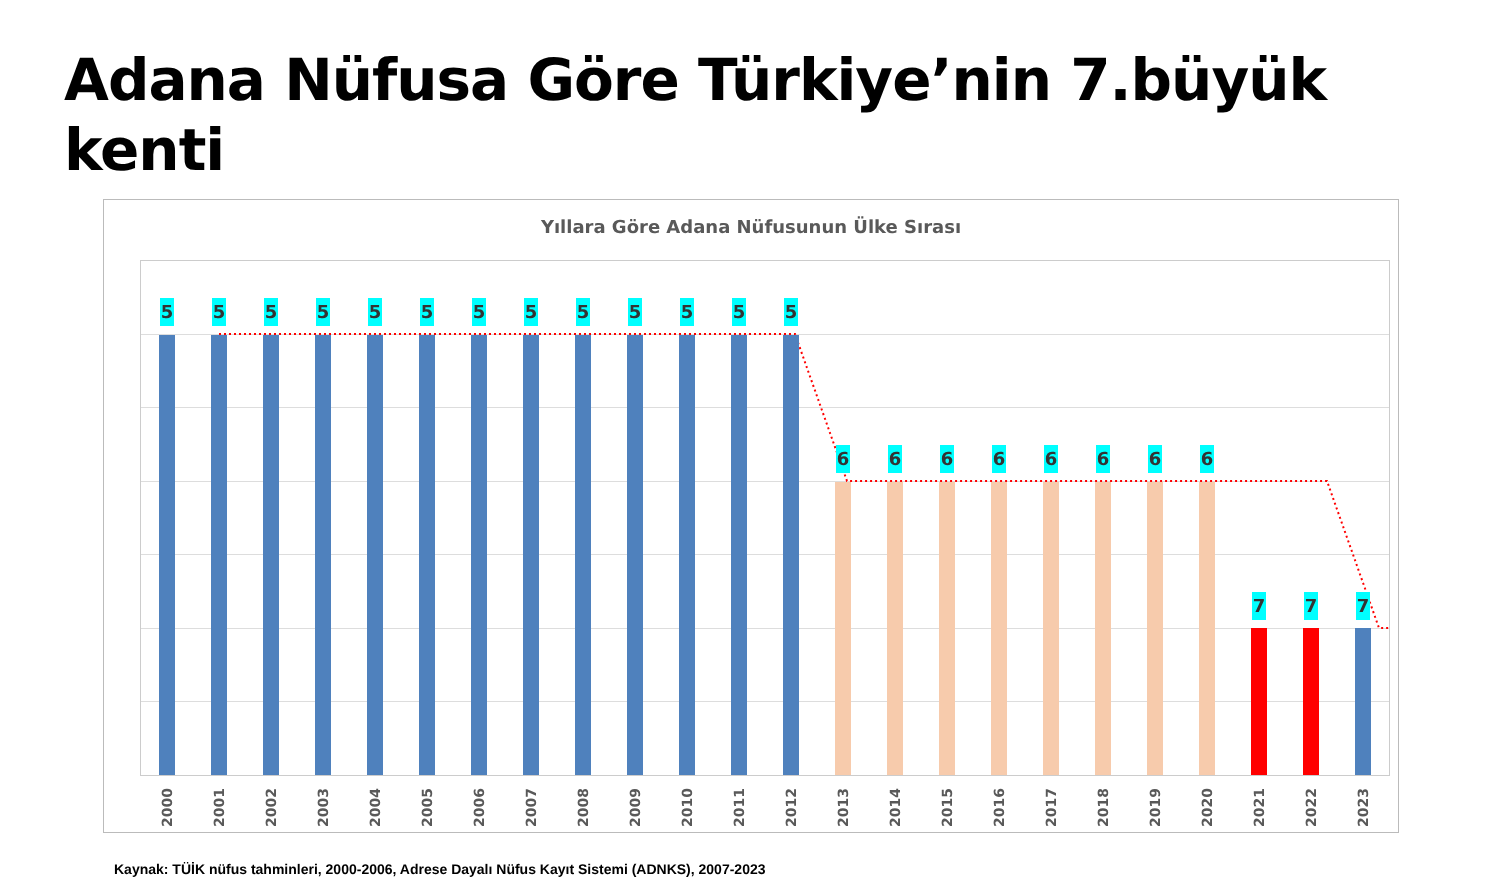Adana Nüfusa Göre Türkiye’nin 7.büyük kenti
Yıllara Göre Adana Nüfusunun Ülke Sırası
5 5 5 5 5 5 5 5 5 5 5 5 5
6 6 6 6 6 6 6 6
7 7 7
2000 2001 2002 2003 2004 2005 2006 2007 2008 2009 2010 2011 2012 2013 2014 2015 2016 2017 2018 2019 2020 2021 2022 2023
Kaynak: TÜİK nüfus tahminleri, 2000-2006, Adrese Dayalı Nüfus Kayıt Sistemi (ADNKS), 2007-2023